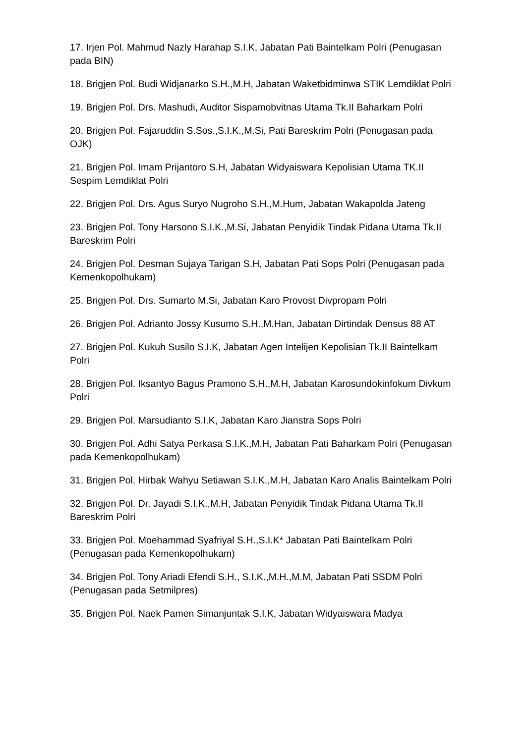17. Irjen Pol. Mahmud Nazly Harahap S.I.K, Jabatan Pati Baintelkam Polri (Penugasan pada BIN)
18. Brigjen Pol. Budi Widjanarko S.H.,M.H, Jabatan Waketbidminwa STIK Lemdiklat Polri
19. Brigjen Pol. Drs. Mashudi, Auditor Sispamobvitnas Utama Tk.II Baharkam Polri
20. Brigjen Pol. Fajaruddin S.Sos.,S.I.K.,M.Si, Pati Bareskrim Polri (Penugasan pada OJK)
21. Brigjen Pol. Imam Prijantoro S.H, Jabatan Widyaiswara Kepolisian Utama TK.II Sespim Lemdiklat Polri
22. Brigjen Pol. Drs. Agus Suryo Nugroho S.H.,M.Hum, Jabatan Wakapolda Jateng
23. Brigjen Pol. Tony Harsono S.I.K.,M.Si, Jabatan Penyidik Tindak Pidana Utama Tk.II Bareskrim Polri
24. Brigjen Pol. Desman Sujaya Tarigan S.H, Jabatan Pati Sops Polri (Penugasan pada Kemenkopolhukam)
25. Brigjen Pol. Drs. Sumarto M.Si, Jabatan Karo Provost Divpropam Polri
26. Brigjen Pol. Adrianto Jossy Kusumo S.H.,M.Han, Jabatan Dirtindak Densus 88 AT
27. Brigjen Pol. Kukuh Susilo S.I.K, Jabatan Agen Intelijen Kepolisian Tk.II Baintelkam Polri
28. Brigjen Pol. Iksantyo Bagus Pramono S.H.,M.H, Jabatan Karosundokinfokum Divkum Polri
29. Brigjen Pol. Marsudianto S.I.K, Jabatan Karo Jianstra Sops Polri
30. Brigjen Pol. Adhi Satya Perkasa S.I.K.,M.H, Jabatan Pati Baharkam Polri (Penugasan pada Kemenkopolhukam)
31. Brigjen Pol. Hirbak Wahyu Setiawan S.I.K.,M.H, Jabatan Karo Analis Baintelkam Polri
32. Brigjen Pol. Dr. Jayadi S.I.K.,M.H, Jabatan Penyidik Tindak Pidana Utama Tk.II Bareskrim Polri
33. Brigjen Pol. Moehammad Syafriyal S.H.,S.I.K* Jabatan Pati Baintelkam Polri (Penugasan pada Kemenkopolhukam)
34. Brigjen Pol. Tony Ariadi Efendi S.H., S.I.K.,M.H.,M.M, Jabatan Pati SSDM Polri (Penugasan pada Setmilpres)
35. Brigjen Pol. Naek Pamen Simanjuntak S.I.K, Jabatan Widyaiswara Madya